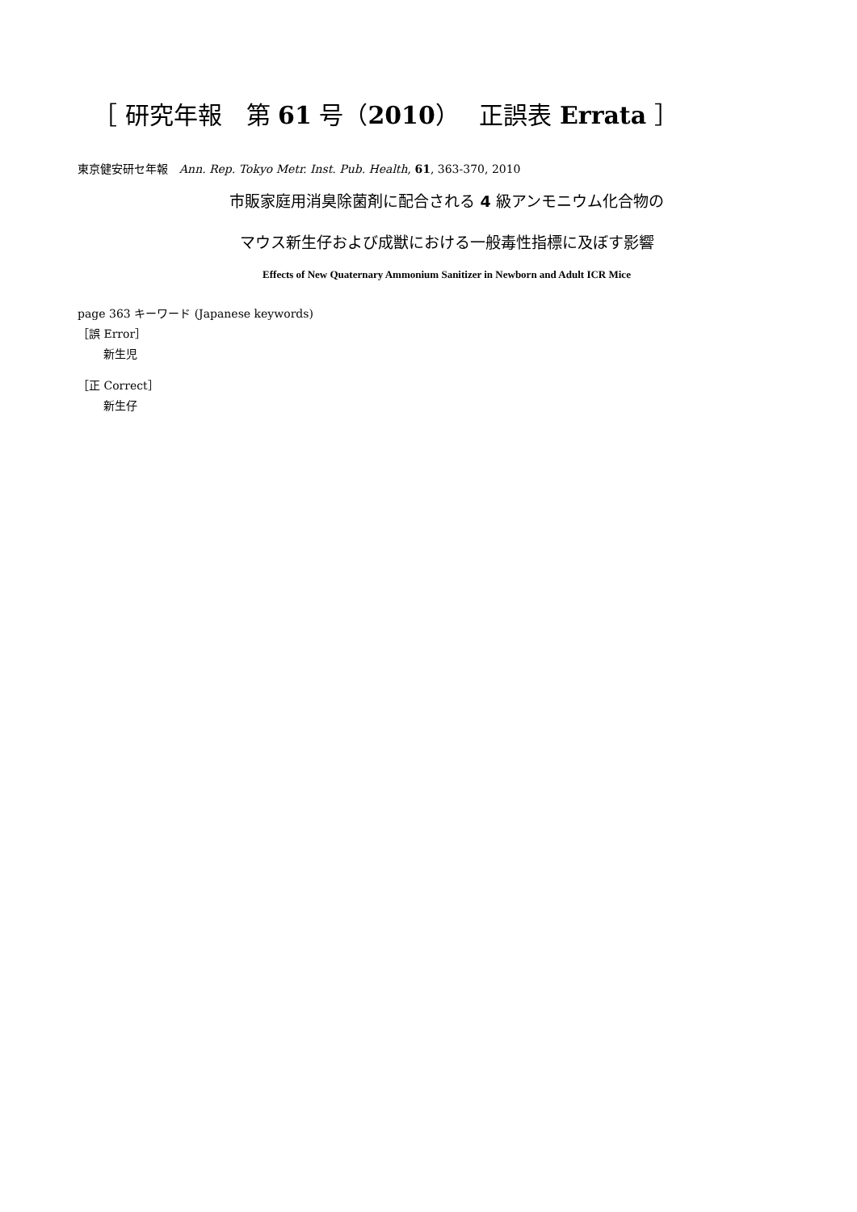［ 研究年報　第 61 号（2010）　 正誤表 Errata ］
東京健安研セ年報　Ann. Rep. Tokyo Metr. Inst. Pub. Health, 61, 363-370, 2010
市販家庭用消臭除菌剤に配合される 4 級アンモニウム化合物の
マウス新生仔および成獣における一般毒性指標に及ぼす影響
Effects of New Quaternary Ammonium Sanitizer in Newborn and Adult ICR Mice
page 363 キーワード (Japanese keywords)
［誤 Error］
新生児
［正 Correct］
新生仔